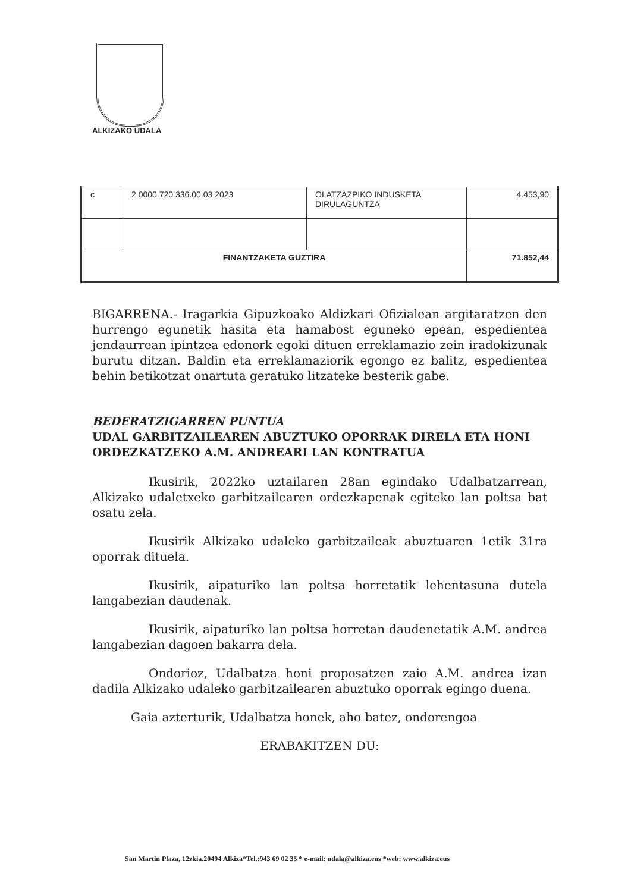ALKIZAKO UDALA
| c | 2 0000.720.336.00.03 2023 | OLATZAZPIKO INDUSKETA DIRULAGUNTZA | 4.453,90 |
| FINANTZAKETA GUZTIRA | | | 71.852,44 |
BIGARRENA.- Iragarkia Gipuzkoako Aldizkari Ofizialean argitaratzen den hurrengo egunetik hasita eta hamabost eguneko epean, espedientea jendaurrean ipintzea edonork egoki dituen erreklamazio zein iradokizunak burutu ditzan. Baldin eta erreklamaziorik egongo ez balitz, espedientea behin betikotzat onartuta geratuko litzateke besterik gabe.
BEDERATZIGARREN PUNTUA
UDAL GARBITZAILEAREN ABUZTUKO OPORRAK DIRELA ETA HONI ORDEZKATZEKO A.M. ANDREARI LAN KONTRATUA
Ikusirik, 2022ko uztailaren 28an egindako Udalbatzarrean, Alkizako udaletxeko garbitzailearen ordezkapenak egiteko lan poltsa bat osatu zela.
Ikusirik Alkizako udaleko garbitzaileak abuztuaren 1etik 31ra oporrak dituela.
Ikusirik, aipaturiko lan poltsa horretatik lehentasuna dutela langabezian daudenak.
Ikusirik, aipaturiko lan poltsa horretan daudenetatik A.M. andrea langabezian dagoen bakarra dela.
Ondorioz, Udalbatza honi proposatzen zaio A.M. andrea izan dadila Alkizako udaleko garbitzailearen abuztuko oporrak egingo duena.
Gaia azterturik, Udalbatza honek, aho batez, ondorengoa
ERABAKITZEN DU:
San Martin Plaza, 12zkia.20494 Alkiza*Tel.:943 69 02 35 * e-mail: udala@alkiza.eus *web: www.alkiza.eus